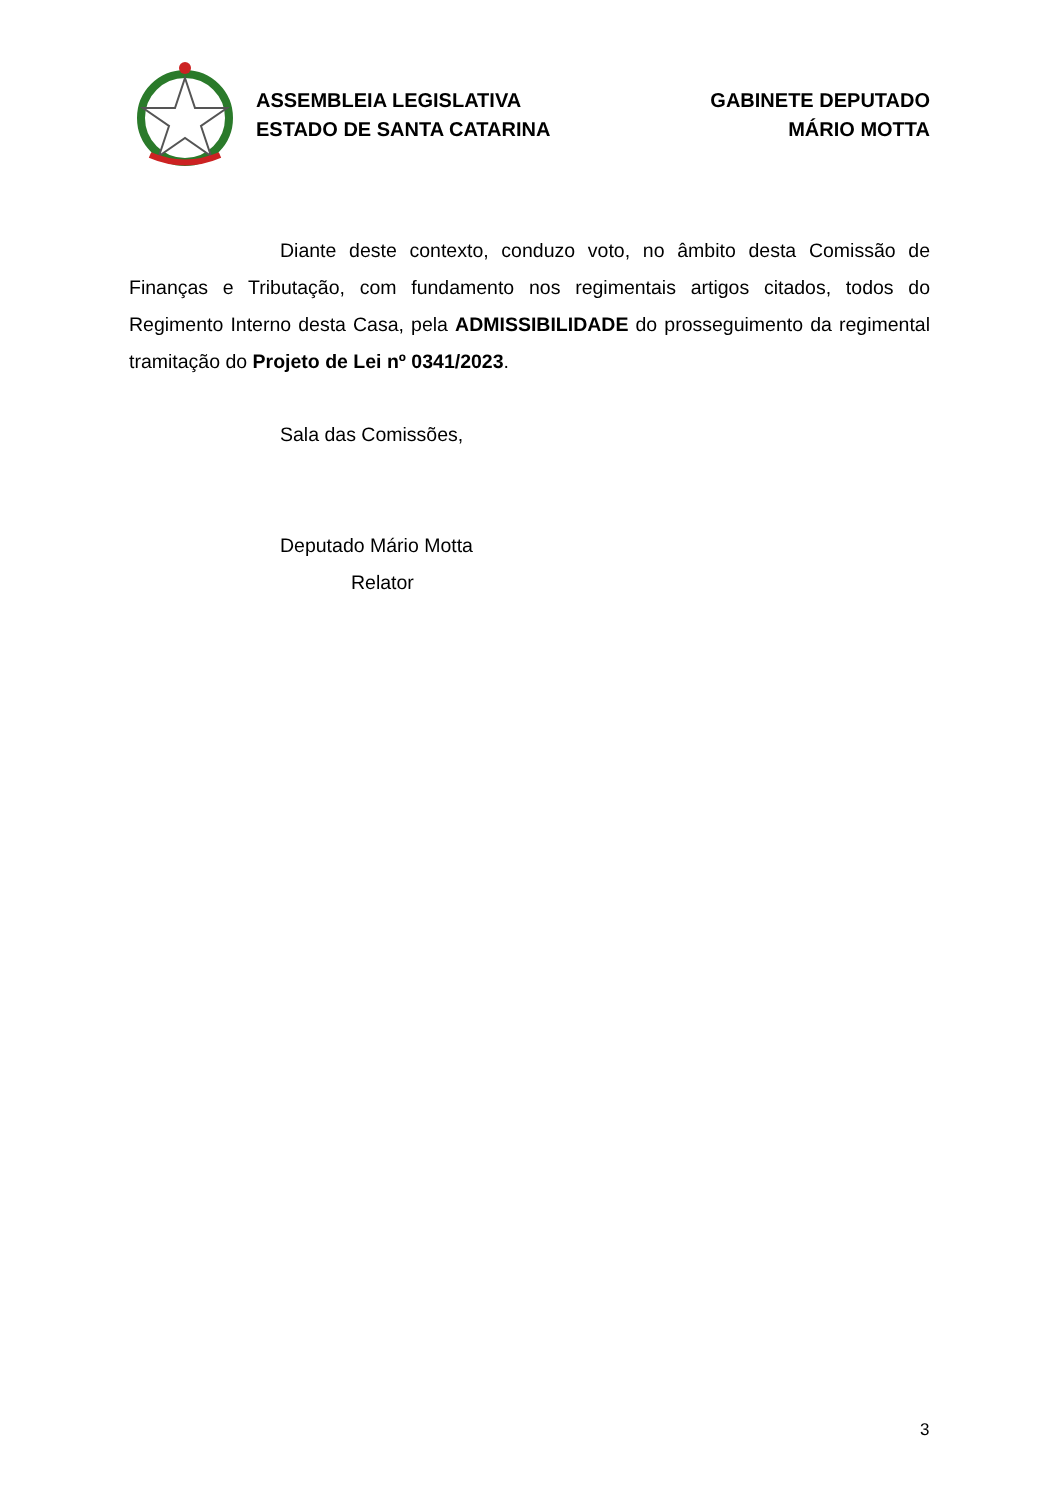ASSEMBLEIA LEGISLATIVA
ESTADO DE SANTA CATARINA
GABINETE DEPUTADO
MÁRIO MOTTA
Diante deste contexto, conduzo voto, no âmbito desta Comissão de Finanças e Tributação, com fundamento nos regimentais artigos citados, todos do Regimento Interno desta Casa, pela ADMISSIBILIDADE do prosseguimento da regimental tramitação do Projeto de Lei nº 0341/2023.
Sala das Comissões,
Deputado Mário Motta
Relator
3